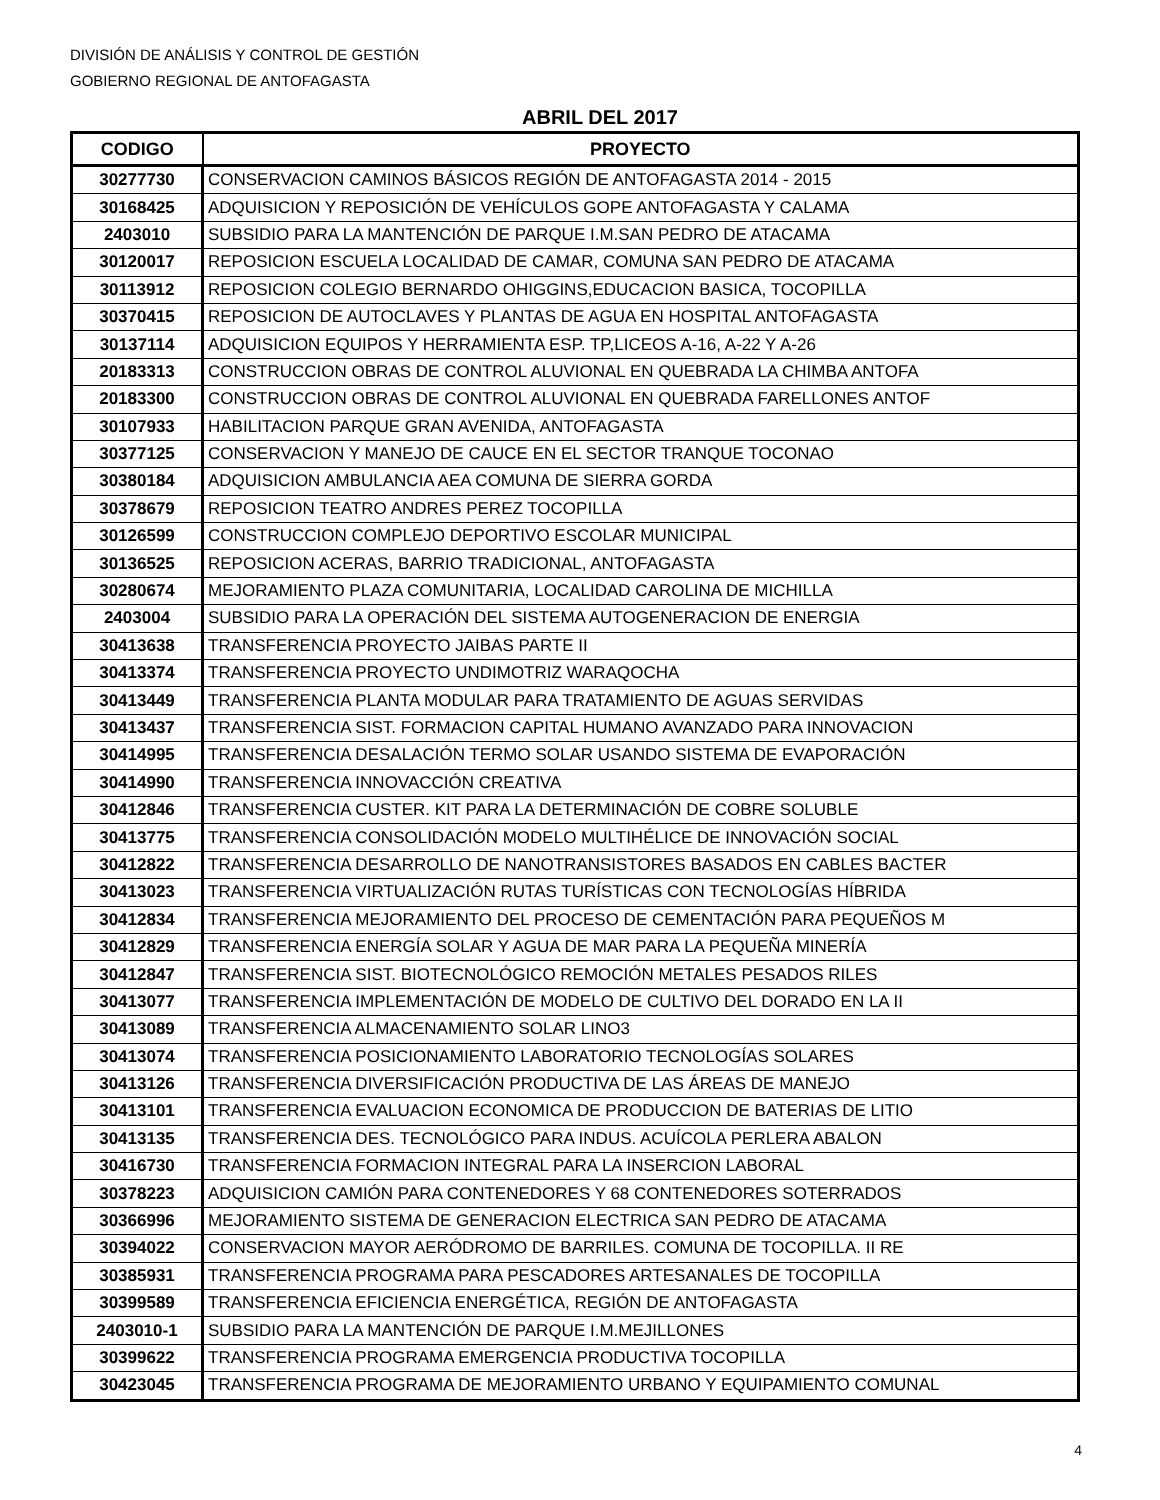DIVISIÓN DE ANÁLISIS Y CONTROL DE GESTIÓN
GOBIERNO REGIONAL DE ANTOFAGASTA
ABRIL DEL 2017
| CODIGO | PROYECTO |
| --- | --- |
| 30277730 | CONSERVACION CAMINOS BÁSICOS REGIÓN DE ANTOFAGASTA 2014 - 2015 |
| 30168425 | ADQUISICION Y REPOSICIÓN DE VEHÍCULOS GOPE ANTOFAGASTA Y CALAMA |
| 2403010 | SUBSIDIO PARA LA MANTENCIÓN DE PARQUE I.M.SAN PEDRO DE ATACAMA |
| 30120017 | REPOSICION ESCUELA LOCALIDAD DE CAMAR, COMUNA SAN PEDRO DE ATACAMA |
| 30113912 | REPOSICION COLEGIO BERNARDO OHIGGINS,EDUCACION BASICA, TOCOPILLA |
| 30370415 | REPOSICION DE AUTOCLAVES Y PLANTAS DE AGUA EN HOSPITAL ANTOFAGASTA |
| 30137114 | ADQUISICION EQUIPOS Y HERRAMIENTA ESP. TP,LICEOS A-16, A-22 Y A-26 |
| 20183313 | CONSTRUCCION OBRAS DE CONTROL ALUVIONAL EN QUEBRADA LA CHIMBA ANTOFA |
| 20183300 | CONSTRUCCION OBRAS DE CONTROL ALUVIONAL EN QUEBRADA FARELLONES ANTOF |
| 30107933 | HABILITACION PARQUE GRAN AVENIDA, ANTOFAGASTA |
| 30377125 | CONSERVACION Y MANEJO DE CAUCE EN EL SECTOR TRANQUE TOCONAO |
| 30380184 | ADQUISICION AMBULANCIA AEA COMUNA DE SIERRA GORDA |
| 30378679 | REPOSICION TEATRO ANDRES PEREZ TOCOPILLA |
| 30126599 | CONSTRUCCION COMPLEJO DEPORTIVO ESCOLAR MUNICIPAL |
| 30136525 | REPOSICION ACERAS, BARRIO TRADICIONAL, ANTOFAGASTA |
| 30280674 | MEJORAMIENTO PLAZA COMUNITARIA, LOCALIDAD CAROLINA DE MICHILLA |
| 2403004 | SUBSIDIO PARA LA OPERACIÓN DEL SISTEMA AUTOGENERACION DE ENERGIA |
| 30413638 | TRANSFERENCIA PROYECTO JAIBAS PARTE II |
| 30413374 | TRANSFERENCIA PROYECTO UNDIMOTRIZ WARAQOCHA |
| 30413449 | TRANSFERENCIA PLANTA MODULAR PARA TRATAMIENTO DE AGUAS SERVIDAS |
| 30413437 | TRANSFERENCIA SIST. FORMACION CAPITAL HUMANO AVANZADO PARA INNOVACION |
| 30414995 | TRANSFERENCIA DESALACIÓN TERMO SOLAR USANDO SISTEMA DE EVAPORACIÓN |
| 30414990 | TRANSFERENCIA INNOVACCIÓN CREATIVA |
| 30412846 | TRANSFERENCIA CUSTER. KIT PARA LA DETERMINACIÓN DE COBRE SOLUBLE |
| 30413775 | TRANSFERENCIA CONSOLIDACIÓN MODELO MULTIHÉLICE DE INNOVACIÓN SOCIAL |
| 30412822 | TRANSFERENCIA DESARROLLO DE NANOTRANSISTORES BASADOS EN CABLES BACTER |
| 30413023 | TRANSFERENCIA VIRTUALIZACIÓN RUTAS TURÍSTICAS CON TECNOLOGÍAS HÍBRIDA |
| 30412834 | TRANSFERENCIA MEJORAMIENTO DEL PROCESO DE CEMENTACIÓN PARA PEQUEÑOS M |
| 30412829 | TRANSFERENCIA ENERGÍA SOLAR Y AGUA DE MAR PARA LA PEQUEÑA MINERÍA |
| 30412847 | TRANSFERENCIA SIST. BIOTECNOLÓGICO REMOCIÓN METALES PESADOS RILES |
| 30413077 | TRANSFERENCIA IMPLEMENTACIÓN DE MODELO DE CULTIVO DEL DORADO EN LA II |
| 30413089 | TRANSFERENCIA ALMACENAMIENTO SOLAR LINO3 |
| 30413074 | TRANSFERENCIA POSICIONAMIENTO LABORATORIO TECNOLOGÍAS SOLARES |
| 30413126 | TRANSFERENCIA DIVERSIFICACIÓN PRODUCTIVA DE LAS ÁREAS DE MANEJO |
| 30413101 | TRANSFERENCIA EVALUACION ECONOMICA DE PRODUCCION DE BATERIAS DE LITIO |
| 30413135 | TRANSFERENCIA DES. TECNOLÓGICO PARA INDUS. ACUÍCOLA PERLERA ABALON |
| 30416730 | TRANSFERENCIA FORMACION INTEGRAL PARA LA INSERCION LABORAL |
| 30378223 | ADQUISICION CAMIÓN PARA CONTENEDORES Y 68 CONTENEDORES SOTERRADOS |
| 30366996 | MEJORAMIENTO SISTEMA DE GENERACION ELECTRICA SAN PEDRO DE ATACAMA |
| 30394022 | CONSERVACION MAYOR AERÓDROMO DE BARRILES. COMUNA DE TOCOPILLA. II RE |
| 30385931 | TRANSFERENCIA PROGRAMA PARA PESCADORES ARTESANALES DE TOCOPILLA |
| 30399589 | TRANSFERENCIA EFICIENCIA ENERGÉTICA, REGIÓN DE ANTOFAGASTA |
| 2403010-1 | SUBSIDIO PARA LA MANTENCIÓN DE PARQUE I.M.MEJILLONES |
| 30399622 | TRANSFERENCIA PROGRAMA EMERGENCIA PRODUCTIVA TOCOPILLA |
| 30423045 | TRANSFERENCIA PROGRAMA DE MEJORAMIENTO URBANO Y EQUIPAMIENTO COMUNAL |
4